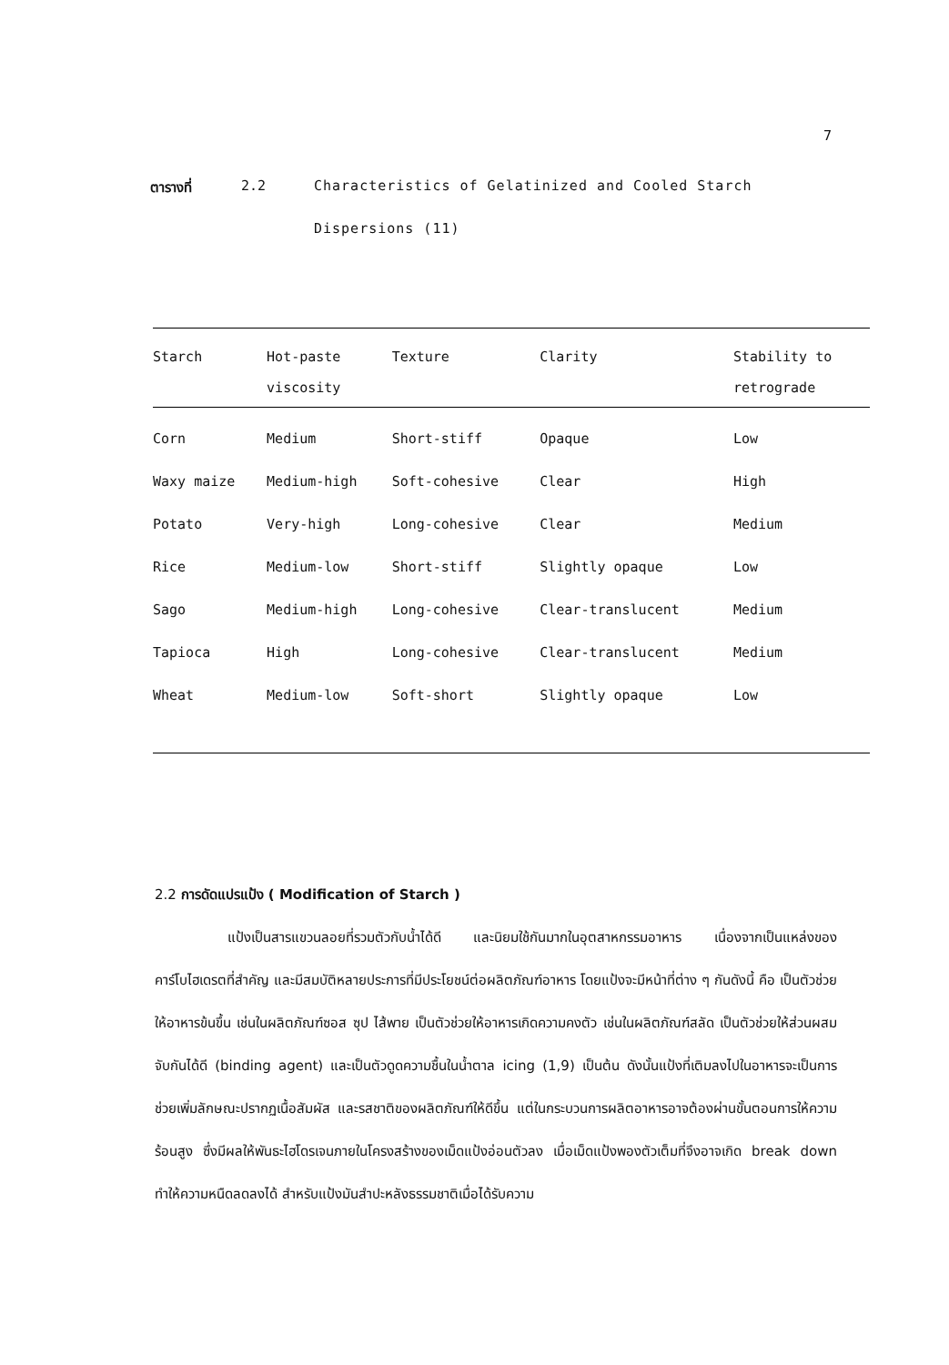7
ตารางที่ 2.2 Characteristics of Gelatinized and Cooled Starch Dispersions (11)
| Starch | Hot-paste | Texture | Clarity | Stability to |
| --- | --- | --- | --- | --- |
| | viscosity | | | retrograde |
| Corn | Medium | Short-stiff | Opaque | Low |
| Waxy maize | Medium-high | Soft-cohesive | Clear | High |
| Potato | Very-high | Long-cohesive | Clear | Medium |
| Rice | Medium-low | Short-stiff | Slightly opaque | Low |
| Sago | Medium-high | Long-cohesive | Clear-translucent | Medium |
| Tapioca | High | Long-cohesive | Clear-translucent | Medium |
| Wheat | Medium-low | Soft-short | Slightly opaque | Low |
2.2 การดัดแปรแป้ง ( Modification of Starch )
แป้งเป็นสารแขวนลอยที่รวมตัวกับน้ำได้ดี และนิยมใช้กันมากในอุตสาหกรรมอาหาร เนื่องจากเป็นแหล่งของคาร์โบไฮเดรตที่สำคัญ และมีสมบัติหลายประการที่มีประโยชน์ต่อผลิตภัณฑ์อาหาร โดยแป้งจะมีหน้าที่ต่าง ๆ กันดังนี้ คือ เป็นตัวช่วยให้อาหารข้นขึ้น เช่นในผลิตภัณฑ์ซอส ซุป ไส้พาย เป็นตัวช่วยให้อาหารเกิดความคงตัว เช่นในผลิตภัณฑ์สลัด เป็นตัวช่วยให้ส่วนผสมจับกันได้ดี (binding agent) และเป็นตัวดูดความชื้นในน้ำตาล icing (1,9) เป็นต้น ดังนั้นแป้งที่เติมลงไปในอาหารจะเป็นการช่วยเพิ่มลักษณะปรากฏเนื้อสัมผัส และรสชาติของผลิตภัณฑ์ให้ดีขึ้น แต่ในกระบวนการผลิตอาหารอาจต้องผ่านขั้นตอนการให้ความร้อนสูง ซึ่งมีผลให้พันธะไฮโดรเจนภายในโครงสร้างของเม็ดแป้งอ่อนตัวลง เมื่อเม็ดแป้งพองตัวเต็มที่จึงอาจเกิด break down ทำให้ความหนืดลดลงได้ สำหรับแป้งมันสำปะหลังธรรมชาติเมื่อได้รับความ